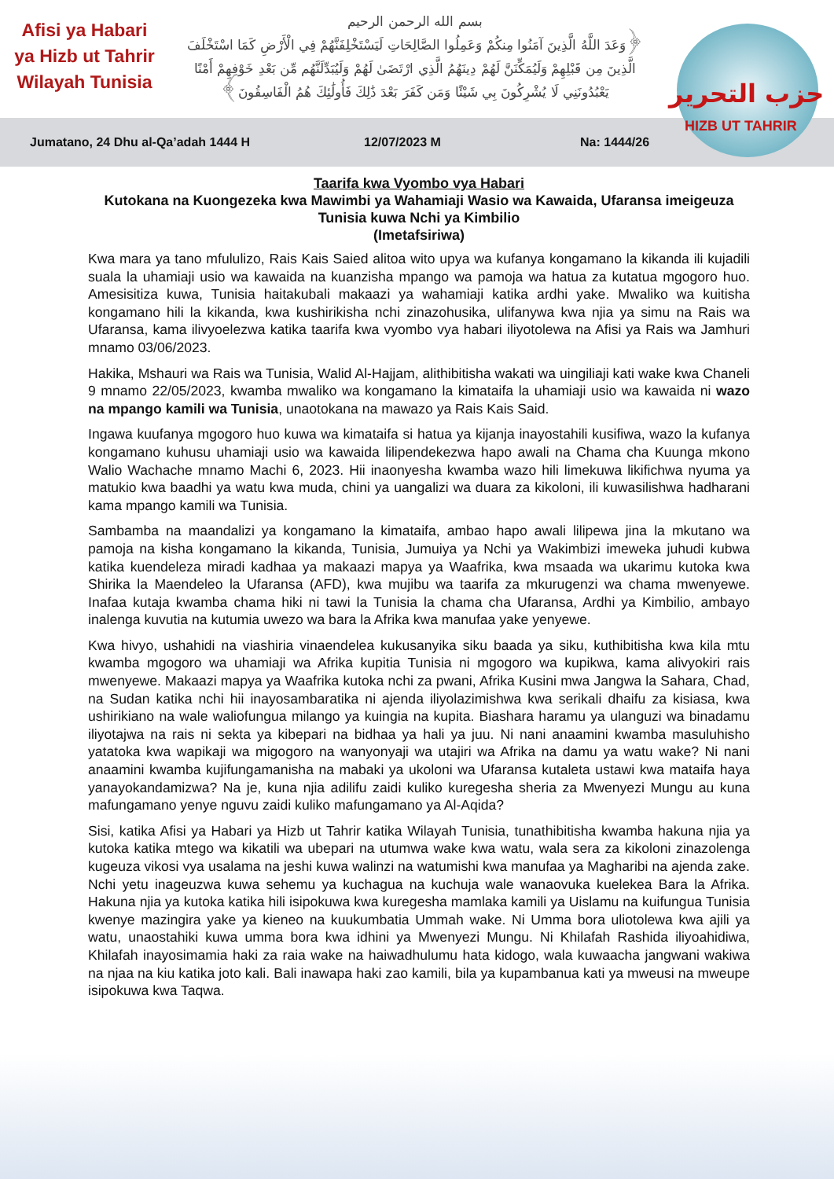Afisi ya Habari
ya Hizb ut Tahrir
Wilayah Tunisia
بسم الله الرحمن الرحيم
﴿وَعَدَ اللَّهُ الَّذِينَ آمَنُوا مِنكُمْ وَعَمِلُوا الصَّالِحَاتِ لَيَسْتَخْلِفَنَّهُمْ فِي الْأَرْضِ كَمَا اسْتَخْلَفَ
الَّذِينَ مِن قَبْلِهِمْ وَلَيُمَكِّنَنَّ لَهُمْ دِينَهُمُ الَّذِي ارْتَضَىٰ لَهُمْ وَلَيُبَدِّلَنَّهُم مِّن بَعْدِ خَوْفِهِمْ أَمْنًا
يَعْبُدُونَنِي لَا يُشْرِكُونَ بِي شَيْئًا وَمَن كَفَرَ بَعْدَ ذَٰلِكَ فَأُولَٰئِكَ هُمُ الْفَاسِقُونَ﴾
حزب التحرير
HIZB UT TAHRIR
Jumatano, 24 Dhu al-Qa’adah 1444 H 12/07/2023 M Na: 1444/26
Taarifa kwa Vyombo vya Habari
Kutokana na Kuongezeka kwa Mawimbi ya Wahamiaji Wasio wa Kawaida, Ufaransa imeigeuza Tunisia kuwa Nchi ya Kimbilio
(Imetafsiriwa)
Kwa mara ya tano mfululizo, Rais Kais Saied alitoa wito upya wa kufanya kongamano la kikanda ili kujadili suala la uhamiaji usio wa kawaida na kuanzisha mpango wa pamoja wa hatua za kutatua mgogoro huo. Amesisitiza kuwa, Tunisia haitakubali makaazi ya wahamiaji katika ardhi yake. Mwaliko wa kuitisha kongamano hili la kikanda, kwa kushirikisha nchi zinazohusika, ulifanywa kwa njia ya simu na Rais wa Ufaransa, kama ilivyoelezwa katika taarifa kwa vyombo vya habari iliyotolewa na Afisi ya Rais wa Jamhuri mnamo 03/06/2023.
Hakika, Mshauri wa Rais wa Tunisia, Walid Al-Hajjam, alithibitisha wakati wa uingiliaji kati wake kwa Chaneli 9 mnamo 22/05/2023, kwamba mwaliko wa kongamano la kimataifa la uhamiaji usio wa kawaida ni wazo na mpango kamili wa Tunisia, unaotokana na mawazo ya Rais Kais Said.
Ingawa kuufanya mgogoro huo kuwa wa kimataifa si hatua ya kijanja inayostahili kusifiwa, wazo la kufanya kongamano kuhusu uhamiaji usio wa kawaida lilipendekezwa hapo awali na Chama cha Kuunga mkono Walio Wachache mnamo Machi 6, 2023. Hii inaonyesha kwamba wazo hili limekuwa likifichwa nyuma ya matukio kwa baadhi ya watu kwa muda, chini ya uangalizi wa duara za kikoloni, ili kuwasilishwa hadharani kama mpango kamili wa Tunisia.
Sambamba na maandalizi ya kongamano la kimataifa, ambao hapo awali lilipewa jina la mkutano wa pamoja na kisha kongamano la kikanda, Tunisia, Jumuiya ya Nchi ya Wakimbizi imeweka juhudi kubwa katika kuendeleza miradi kadhaa ya makaazi mapya ya Waafrika, kwa msaada wa ukarimu kutoka kwa Shirika la Maendeleo la Ufaransa (AFD), kwa mujibu wa taarifa za mkurugenzi wa chama mwenyewe. Inafaa kutaja kwamba chama hiki ni tawi la Tunisia la chama cha Ufaransa, Ardhi ya Kimbilio, ambayo inalenga kuvutia na kutumia uwezo wa bara la Afrika kwa manufaa yake yenyewe.
Kwa hivyo, ushahidi na viashiria vinaendelea kukusanyika siku baada ya siku, kuthibitisha kwa kila mtu kwamba mgogoro wa uhamiaji wa Afrika kupitia Tunisia ni mgogoro wa kupikwa, kama alivyokiri rais mwenyewe. Makaazi mapya ya Waafrika kutoka nchi za pwani, Afrika Kusini mwa Jangwa la Sahara, Chad, na Sudan katika nchi hii inayosambaratika ni ajenda iliyolazimishwa kwa serikali dhaifu za kisiasa, kwa ushirikiano na wale waliofungua milango ya kuingia na kupita. Biashara haramu ya ulanguzi wa binadamu iliyotajwa na rais ni sekta ya kibepari na bidhaa ya hali ya juu. Ni nani anaamini kwamba masuluhisho yatatoka kwa wapikaji wa migogoro na wanyonyaji wa utajiri wa Afrika na damu ya watu wake? Ni nani anaamini kwamba kujifungamanisha na mabaki ya ukoloni wa Ufaransa kutaleta ustawi kwa mataifa haya yanayokandamizwa? Na je, kuna njia adilifu zaidi kuliko kuregesha sheria za Mwenyezi Mungu au kuna mafungamano yenye nguvu zaidi kuliko mafungamano ya Al-Aqida?
Sisi, katika Afisi ya Habari ya Hizb ut Tahrir katika Wilayah Tunisia, tunathibitisha kwamba hakuna njia ya kutoka katika mtego wa kikatili wa ubepari na utumwa wake kwa watu, wala sera za kikoloni zinazolenga kugeuza vikosi vya usalama na jeshi kuwa walinzi na watumishi kwa manufaa ya Magharibi na ajenda zake. Nchi yetu inageuzwa kuwa sehemu ya kuchagua na kuchuja wale wanaovuka kuelekea Bara la Afrika. Hakuna njia ya kutoka katika hili isipokuwa kwa kuregesha mamlaka kamili ya Uislamu na kuifungua Tunisia kwenye mazingira yake ya kieneo na kuukumbatia Ummah wake. Ni Umma bora uliotolewa kwa ajili ya watu, unaostahiki kuwa umma bora kwa idhini ya Mwenyezi Mungu. Ni Khilafah Rashida iliyoahidiwa, Khilafah inayosimamia haki za raia wake na haiwadhulumu hata kidogo, wala kuwaacha jangwani wakiwa na njaa na kiu katika joto kali. Bali inawapa haki zao kamili, bila ya kupambanua kati ya mweusi na mweupe isipokuwa kwa Taqwa.